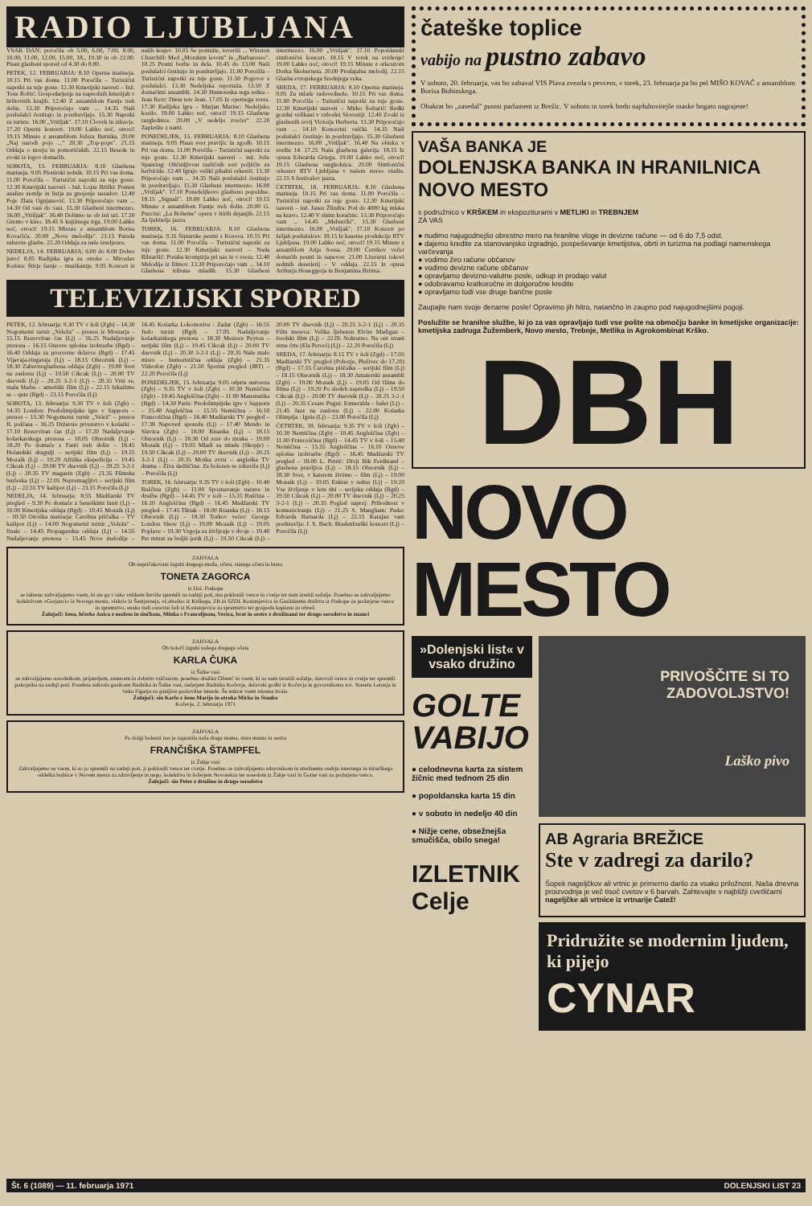RADIO LJUBLJANA
VSAK DAN: poročila ob 5.00, 6.00, 7.00, 8.00, 10.00, 11.00, 12.00, 15.00, 18., 19.30 in ob 22.00. Pisan glasbeni spored od 4.30 do 8.00.
PETEK, 12. FEBRUARJA: 8.10 Operna matineja. 10.15 Pri vas doma. 11.00 Poročila – Turistični napotki za tuje goste. 12.30 Kmetijski nasveti – Inž. Tone Robič: Gospodarjenje na naprednih kmetijah v hribovitih krajih. 12.40 Z ansamblom Fantje treh dolin. 13.30 Priporočajo vam ... 14.35 Naši poslušalci čestitajo in pozdravljajo. 15.30 Napotki za turiste. 16.00 „Vrtiljak". 17.10 Človek in zdravje. 17.20 Operni koncert. 19.00 Lahko noč, otroci! 19.15 Minute z ansamblom Jožeta Burnika. 20.00 „Naj narodi pojo ..." 20.30 „Top-pops". 21.15 Oddaja o morju in pomorščakih. 22.15 Besede in zvoki iz logov domačih.
SOBOTA, 13. FEBRUARJA: 8.10 Glasbena matineja. 9.05 Pionirski tednik. 10.15 Pri vas doma. 11.00 Poročila – Turistični napotki za tuje goste. 12.30 Kmetijski nasveti – Inž. Lojze Briški: Pomen analize zemlje in listja za gnojenje nasadov. 12.40 Poje Zlata Ognjanovič. 13.30 Priporočajo vam ... 14.30 Od vasi do vasi. 15.30 Glasbeni intermezzo. 16.00 „Vrtiljak". 16.40 Dobimo se ob isti uri. 17.10 Gremo v kino. 18.45 S knjižnega trga. 19.00 Lahko noč, otroci! 19.15 Minute z ansamblom Borisa Kovačiča. 20.00 „Nove melodije". 21.15 Parada zabavne glasbe. 22.20 Oddaja za naše izseljence.
NEDELJA, 14. FEBRUARJA: 6.00 do 8.00 Dobro jutro! 8.05 Radijska igra za otroke – Miroslav Košuta: Štirje fantje – muzikantje. 9.05 Koncert iz naših krajev. 10.05 Še pomnite, tovariši ... Winston Churchill: Med „Morskim levom" in „Barbarosso". 10.25 Pesmi borbe in dela. 10.45 do 13.00 Naši poslušalci čestitajo in pozdravljajo. 11.00 Poročila – Turistični napotki za tuje goste. 11.50 Pogovor s poslušalci. 13.30 Nedeljska reportaža. 13.50 Z domačimi ansambli. 14.30 Humoreska tega tedna – Jean Kerr: Dieta tete Jean. 17.05 Iz opernega sveta. 17.30 Radijska igra – Marjan Marinc: Nedeljsko kosilo. 19.00 Lahko noč, otroci! 19.15 Glasbene razglednice. 20.00 „V nedeljo zvečer". 22.20 Zaplešite z nami.
PONEDELJEK, 15. FEBRUARJA: 8.10 Glasbena matineja. 9.05 Pisan svet pravljic in zgodb. 10.15 Pri vas doma. 11.00 Poročila – Turistični napotki za tuje goste. 12.30 Kmetijski nasveti – inž. Jože Spanring: Občutljivost različnih sort poljščin za herbicide. 12.40 Igrajo veliki pihalni orkestri. 13.30 Priporočajo vam ... 14.35 Naši poslušalci čestitajo in pozdravljajo. 15.30 Glasbeni intermezzo. 16.00 „Vrtiljak". 17.10 Ponedeljkovo glasbeno popoldne. 18.15 „Signali". 19.00 Lahko noč, otroci! 19.15 Minute z ansamblom Fantje treh dolin. 20.00 G. Puccini: „La Boheme" opera v štirih dejanjih. 22.15 Za ljubitelje jazza.
TOREK, 16. FEBRUARJA: 8.10 Glasbena matineja. 9.35 Šiptarske pesmi s Kosova. 10.15 Pri vas doma. 11.00 Poročila – Turistični napotki za tuje goste. 12.30 Kmetijski nasveti – Nada Rihtaršič: Poraba krompirja pri nas in v svetu. 12.40 Melodije iz filmov. 13.30 Priporočajo vam ... 14.10 Glasbena tribuna mladih. 15.30 Glasbeni intermezzo. 16.00 „Vrtiljak". 17.10 Popoldanski simfonični koncert. 18.15 V torek na svidenje! 19.00 Lahko noč, otroci! 19.15 Minute z orkestrom Dorka Škoberneta. 20.00 Prodajalna melodij. 22.15 Glasba evropskega Srednjega veka.
SREDA, 17. FEBRUARJA: 8.10 Operna matineja. 9.05 Za mlade radovedneže. 10.15 Pri vas doma. 11.00 Poročila – Turistični napotki za tuje goste. 12.30 Kmetijski nasveti – Mirko Šoštarič: Redki gozdni velikani v vzhodni Sloveniji. 12.40 Zvoki iz glasbenih revij Victorja Herberta. 13.30 Priporočajo vam ... 14.10 Koncertni valčki. 14.35 Naši poslušalci čestitajo in pozdravljajo. 15.30 Glasbeni intermezzo. 16.00 „Vrtiljak". 16.40 Na obisku v studiu 14. 17.25 Naša glasbena galerija. 18.15 Iz opusa Edwarda Griega. 19.00 Lahko noč, otroci! 19.15 Glasbena razglednica. 20.00 Simfonični orkester RTV Ljubljana v našem stereo studiu. 22.15 S festivalov jazza.
ČETRTEK, 18. FEBRUARJA: 8.10 Glasbena matineja. 10.15 Pri vas doma. 11.00 Poročila – Turistični napotki za tuje goste. 12.30 Kmetijski nasveti – inž. Janez Žlindra: Pod do 4000 kg mleka na kravo. 12.40 V ritmu koračnic. 13.30 Priporočajo vam ... 14.45 „Mehurčki". 15.30 Glasbeni intermezzo. 16.00 „Vrtiljak". 17.10 Koncert po željah poslušalcev. 18.15 Iz kasetne produkcije RTV Ljubljana. 19.00 Lahko noč, otroci! 19.15 Minute z ansamblom Atija Sossa. 20.00 Četrtkov večer domačih pesmi in napevov. 21.00 Literarni tokovi sedmih desetletij – V. oddaja. 22.15 Iz opusa Arthurja Honeggerja in Benjamina Brittna.
TELEVIZIJSKI SPORED
PETEK, 12. februarja: 9.30 TV v šoli (Zgb) – 14.30 Nogometni turnir „Veleža" – prenos iz Mostarja – 15.15 Rezerviran čas (Lj) – 16.25 Nadaljevanje prenosa – 16.15 Osnove splošne izobrazbe (Bgd) – 16.40 Oddaja za prosvetne delavce (Bgd) – 17.45 Vijavaja-ringaraja (Lj) – 18.15 Obzornik (Lj) – 18.30 Zabavnoglasbena oddaja (Zgb) – 19.00 Svet na zaslonu (Lj) – 19.50 Cikcak (Lj) – 20.00 TV dnevnik (Lj) – 20.25 3-2-1 (Lj) – 20.35 Vrni se, mala Sheba – ameriški film (Lj) – 22.15 Izkažimo se – quiz (Bgd) – 23.15 Poročila (Lj)
SOBOTA, 13. februarja: 9.30 TV v šoli (Zgb) – 14.35 London: Predolimpijske igre v Sapporu – prenos – 15.30 Nogometni turnir „Velež" – prenos II. polčasa – 16.25 Državno prvenstvo v košarki – 17.10 Rezerviran čas (Lj) – 17.20 Nadaljevanje košarkarskega prenosa – 18.05 Obzornik (Lj) – 18.20 Po domače s Fanti treh dolin – 18.45 Holandski dragulji – serijski film (Lj) – 19.15 Mozaik (Lj) – 19.20 Afriška ekspedicija – 19.45 Cikcak (Lj) – 20.00 TV dnevnik (Lj) – 20.25 3-2-1 (Lj) – 20.35 TV magazin (Zgb) – 21.35 Filmska burleska (Lj) – 22.05 Nepremagljivi – serijski film (Lj) – 22.55 TV kažipot (Lj) – 23.15 Poročila (Lj)
NEDELJA, 14. februarja: 8.55 Madžarski TV pregled – 9.30 Po domače z beneškimi fanti (Lj) – 10.00 Kmetijska oddaja (Bgd) – 10.45 Mozaik (Lj) – 10.50 Otroška matineja: Čarobna piščalka – TV kažipot (Lj) – 14.00 Nogometni turnir „Veleža" – finale – 14.45 Propagandna oddaja (Lj) – 14.55 Nadaljevanje prenosa – 15.45 Nove melodije – 16.45 Košarka Lokomotiva : Zadar (Zgb) – 16.55 Judo turnir (Bgd) – 17.05 Nadaljevanje košarkarskega prenosa – 18.30 Mestece Peyton – serijski film (Lj) – 19.45 Cikcak (Lj) – 20.00 TV dnevnik (Lj) – 20.30 3-2-1 (Lj) – 20.35 Naše malo misto – humoristična oddaja (Zgb) – 21.35 Videofon (Zgb) – 21.50 Športni pregled (JRT) – 22.20 Poročila (Lj)
PONEDELJEK, 15. februarja: 9.05 odprta univerza (Zgb) – 9.35 TV v šoli (Zgb) – 10.30 Nemščina (Zgb) – 10.45 Angleščina (Zgb) – 11.00 Matematika (Bgd) – 14.30 Pariz: Predolimpijske igre v Sapporu – 15.40 Angleščina – 15.55 Nemščina – 16.10 Francoščina (Bgd) – 16.40 Madžarski TV pregled – 17.38 Napoved sporeda (Lj) – 17.40 Mendo in Slavica (Zgb) – 18.00 Risanka (Lj) – 18.15 Obzornik (Lj) – 18.30 Od zore do mraka – 19.00 Mozaik (Lj) – 19.05 Mladi za mlade (Skopje) – 19.50 Cikcak (Lj) – 20.00 TV dnevnik (Lj) – 20.25 3-2-1 (Lj) – 20.35 Moška zvrst – angleška TV drama – Živa dediščina: Za bolezen so zdravila (Lj) – Poročila (Lj)
TOREK, 16. februarja: 9.35 TV v šoli (Zgb) – 10.40 Ruščina (Zgb) – 11.00 Spoznavanje narave in družbe (Bgd) – 14.45 TV v šoli – 15.35 Ruščina – 16.10 Angleščina (Bgd) – 16.45 Madžarski TV pregled – 17.45 Tiktak – 18.00 Risanka (Lj) – 18.15 Obzornik (Lj) – 18.30 Torkov večer: George London Show (Lj) – 19.00 Mozaik (Lj) – 19.05 Poplave – 19.30 Vzgoja za življenje v dvoje – 19.40 Pet minut za boljši jezik (Lj) – 19.50 Cikcak (Lj) – 20.00 TV dnevnik (Lj) – 20.25 3-2-1 (Lj) – 20.35 Film meseca: Velika ljubezen Elvire Madigan – švedski film (Lj) – 22.05 Nokturno: Na oni strani strne črte (Ela Peroci) (Lj) – 22.20 Poročila (Lj)
SREDA, 17. februarja: 8.15 TV v šoli (Zgd) – 17.05 Madžarski TV pregled (Pohorje, Plešivec do 17.20) (Bgd) – 17.55 Čarobna piščalka – serijski film (Lj) – 18.15 Obzornik (Lj) – 18.30 Amaterski ansambli (Zgb) – 19.00 Mozaik (Lj) – 19.05 Od filma do filma (Lj) – 19.20 Po sledeh napredka (Lj) – 19.50 Cikcak (Lj) – 20.00 TV dnevnik (Lj) – 20.25 3-2-1 (Lj) – 20.35 Cesare Pugni: Esmeralda – balet (Lj) – 21.45 Jazz na zaslonu (Lj) – 22.00 Košarka Olimpija : Ignis (Lj) – 23.00 Poročila (Lj)
ČETRTEK, 18. februarja: 9.35 TV v šoli (Zgb) – 10.30 Nemščina (Zgb) – 10.45 Angleščina (Zgb) – 11.00 Francoščina (Bgd) – 14.45 TV v šoli – 15.40 Nemščina – 15.55 Angleščina – 16.10 Osnove splošne izobrazbe (Bgd) – 16.45 Madžarski TV pregled – 18.00 L. Petrič: Divji Bik Ferdinand – glasbena pravljica (Lj) – 18.15 Obzornik (Lj) – 18.30 Svet, v katerem živimo – film (Lj) – 19.00 Mozaik (Lj) – 19.05 Enkrat v tednu (Lj) – 19.20 Vse življenje v letu dni – serijska oddaja (Bgd) – 19.50 Cikcak (Lj) – 20.00 TV dnevnik (Lj) – 20.25 3-2-1 (Lj) – 20.35 Pogled naprej: Prihodnost v komuniciranju (Lj) – 21.25 S. Maugham: Padec Edvarda Barnarda (Lj) – 22.15 Karajan vam predstavlja: J. S. Bach: Bradenburški koncert (Lj) – Poročila (Lj)
ZAHVALA
Ob nepričakovani izgubi dragega moža, očeta, starega očeta in brata
TONETA ZAGORCA
iz Dol. Prekope
se iskreno zahvaljujemo vsem, ki ste ga v tako velikem številu spremili na zadnji poti, mu poklonili vence in cvetje ter nam izrekli sožalje. Posebno se zahvaljujemo kolektivom »Gorjanci« iz Novega mesta, »Iskri« iz Šentjerneja, »Labodu« iz Krškega, ZB in SZDL Kostanjevica in Gasilskemu društvu iz Prekope za podarjene vence in spremstvo, enako tudi osnovni šoli iz Kostanjevice za spremstvo ter gospodu kaplanu za obred.
Žalujoči: žena, hčerke Anica z možem in sinčkom, Minka s Franceljnom, Verica, brat in sestre z družinami ter drugo sorodstvo in znanci
ZAHVALA
Ob boleči izgubi našega dragega očeta
KARLA ČUKA
iz Šalke vasi
se zahvaljujemo sorodnikom, prijateljem, znancem in dobrim vaščanom, posebno družini Ožentč in vsem, ki so nam izrazili sožalje, darovali vence in cvetje ter spremili pokojnika na zadnji poti. Posebna zahvala gasilcem Rudnika in Šalke vasi, rudarjem Rudnika Kočevje, delavski godbi iz Kočevja in govornikoma tov. Stanetu Letonja in Veku Figarju za ganljive poslovilne besede. Še enkrat vsem iskrena hvala.
Žalujoči: sin Karlo z ženo Marijo in otroka Mirko in Stanko
Kočevje, 2. februarja 1971
ZAHVALA
Po dolgi bolezni nas je zapustila naša draga mama, stara mama in sestra
FRANČIŠKA ŠTAMPFEL
iz Žabje vasi
Zahvaljujemo se vsem, ki so jo spremili na zadnji poti, ji poklonili vence ter cvetje. Posebno se zahvaljujemo zdravnikom in strežnemu osebju internega in kirurškega oddelka bolnice v Novem mestu za zdravljenje in nego, kolektivu in šoferjem Novoteksa ter sosedom iz Žabje vasi in Gotne vasi za podarjena venca.
Žalujoči: sin Peter z družino in drugo sorodstvo
čateške toplice
vabijo na pustno zabavo
V soboto, 20. februarja, vas bo zabaval VIS Plava zvezda s pevcem, v torek, 23. februarja pa bo pel MIŠO KOVAČ z ansamblom Borisa Bobinskega.
Obakrat bo „zasedal" pustni parlament iz Brežic. V soboto in torek bodo najduhovitejše maske bogato nagrajene!
VAŠA BANKA JE
DOLENJSKA BANKA IN HRANILNICA NOVO MESTO
s podružnico v KRŠKEM in ekspoziturami v METLIKI in TREBNJEM
ZA VAS
● nudimo najugodnejšo obrestno mero na hranilne vloge in devizne račune — od 6 do 7,5 odst.
● dajemo kredite za stanovanjsko izgradnjo, pospeševanje kmetijstva, obrti in turizma na podlagi namenskega varčevanja
● vodimo žiro račune občanov
● vodimo devizne račune občanov
● opravljamo devizno-valutne posle, odkup in prodajo valut
● odobravamo kratkoročne in dolgoročne kredite
● opravljamo tudi vse druge bančne posle
Zaupajte nam svoje denarne posle! Opravimo jih hitro, natančno in zaupno pod najugodnejšimi pogoji.
Poslužite se hranilne službe, ki jo za vas opravljajo tudi vse pošte na območju banke in kmetijske organizacije: kmetijska zadruga Žužemberk, Novo mesto, Trebnje, Metlika in Agrokombinat Krško.
DBH
NOVO MESTO
»Dolenjski list« v vsako družino
GOLTE VABIJO
● celodnevna karta za sistem žičnic med tednom 25 din
● popoldanska karta 15 din
● v soboto in nedeljo 40 din
● Nižje cene, obsežnejša smučišča, obilo snega!
IZLETNIK Celje
PRIVOŠČITE SI TO ZADOVOLJSTVO!
Laško pivo
AB Agraria BREŽICE
Ste v zadregi za darilo?
Šopek nageljčkov ali vrtnic je primerno darilo za vsako priložnost. Naša dnevna proizvodnja je več tisoč cvetov v 6 barvah. Zahtevajte v najbližji cvetličarni nageljčke ali vrtnice iz vrtnarije Čatež!
Pridružite se modernim ljudem, ki pijejo
CYNAR
Št. 6 (1089) — 11. februarja 1971 DOLENJSKI LIST 23